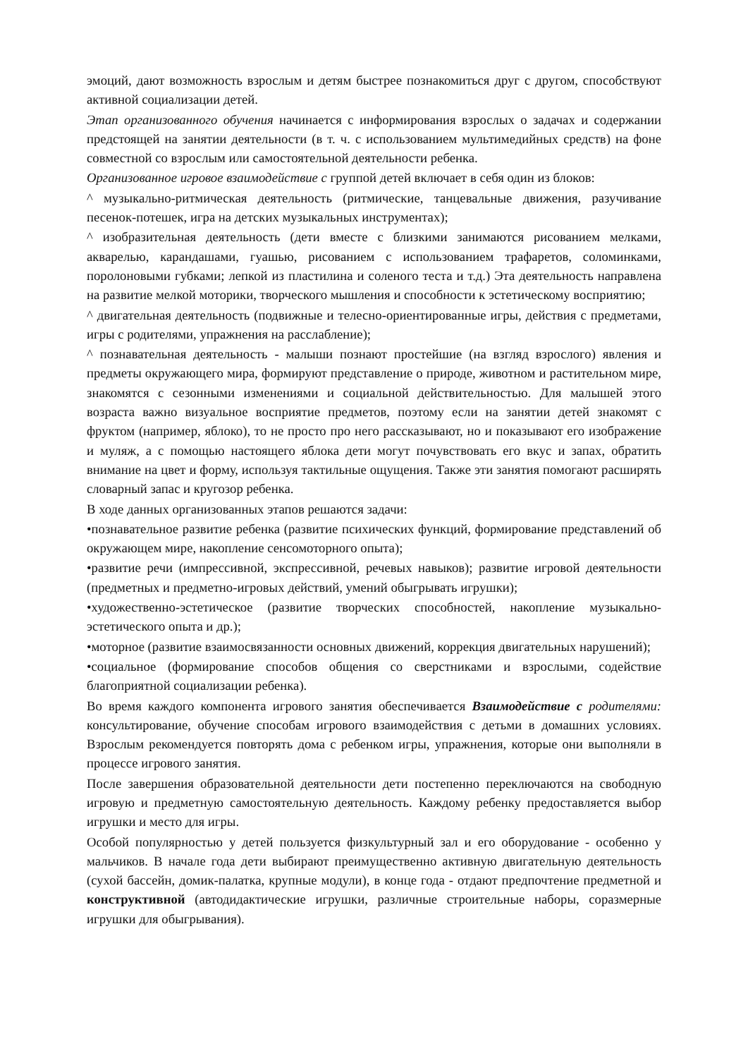эмоций, дают возможность взрослым и детям быстрее познакомиться друг с другом, способствуют активной социализации детей.
Этап организованного обучения начинается с информирования взрослых о задачах и содержании предстоящей на занятии деятельности (в т. ч. с использованием мультимедийных средств) на фоне совместной со взрослым или самостоятельной деятельности ребенка.
Организованное игровое взаимодействие с группой детей включает в себя один из блоков:
^ музыкально-ритмическая деятельность (ритмические, танцевальные движения, разучивание песенок-потешек, игра на детских музыкальных инструментах);
^ изобразительная деятельность (дети вместе с близкими занимаются рисованием мелками, акварелью, карандашами, гуашью, рисованием с использованием трафаретов, соломинками, поролоновыми губками; лепкой из пластилина и соленого теста и т.д.) Эта деятельность направлена на развитие мелкой моторики, творческого мышления и способности к эстетическому восприятию;
^ двигательная деятельность (подвижные и телесно-ориентированные игры, действия с предметами, игры с родителями, упражнения на расслабление);
^ познавательная деятельность - малыши познают простейшие (на взгляд взрослого) явления и предметы окружающего мира, формируют представление о природе, животном и растительном мире, знакомятся с сезонными изменениями и социальной действительностью. Для малышей этого возраста важно визуальное восприятие предметов, поэтому если на занятии детей знакомят с фруктом (например, яблоко), то не просто про него рассказывают, но и показывают его изображение и муляж, а с помощью настоящего яблока дети могут почувствовать его вкус и запах, обратить внимание на цвет и форму, используя тактильные ощущения. Также эти занятия помогают расширять словарный запас и кругозор ребенка.
В ходе данных организованных этапов решаются задачи:
•познавательное развитие ребенка (развитие психических функций, формирование представлений об окружающем мире, накопление сенсомоторного опыта);
•развитие речи (импрессивной, экспрессивной, речевых навыков); развитие игровой деятельности (предметных и предметно-игровых действий, умений обыгрывать игрушки);
•художественно-эстетическое (развитие творческих способностей, накопление музыкально-эстетического опыта и др.);
•моторное (развитие взаимосвязанности основных движений, коррекция двигательных нарушений);
•социальное (формирование способов общения со сверстниками и взрослыми, содействие благоприятной социализации ребенка).
Во время каждого компонента игрового занятия обеспечивается Взаимодействие с родителями: консультирование, обучение способам игрового взаимодействия с детьми в домашних условиях. Взрослым рекомендуется повторять дома с ребенком игры, упражнения, которые они выполняли в процессе игрового занятия.
После завершения образовательной деятельности дети постепенно переключаются на свободную игровую и предметную самостоятельную деятельность. Каждому ребенку предоставляется выбор игрушки и место для игры.
Особой популярностью у детей пользуется физкультурный зал и его оборудование - особенно у мальчиков. В начале года дети выбирают преимущественно активную двигательную деятельность (сухой бассейн, домик-палатка, крупные модули), в конце года - отдают предпочтение предметной и конструктивной (автодидактические игрушки, различные строительные наборы, соразмерные игрушки для обыгрывания).